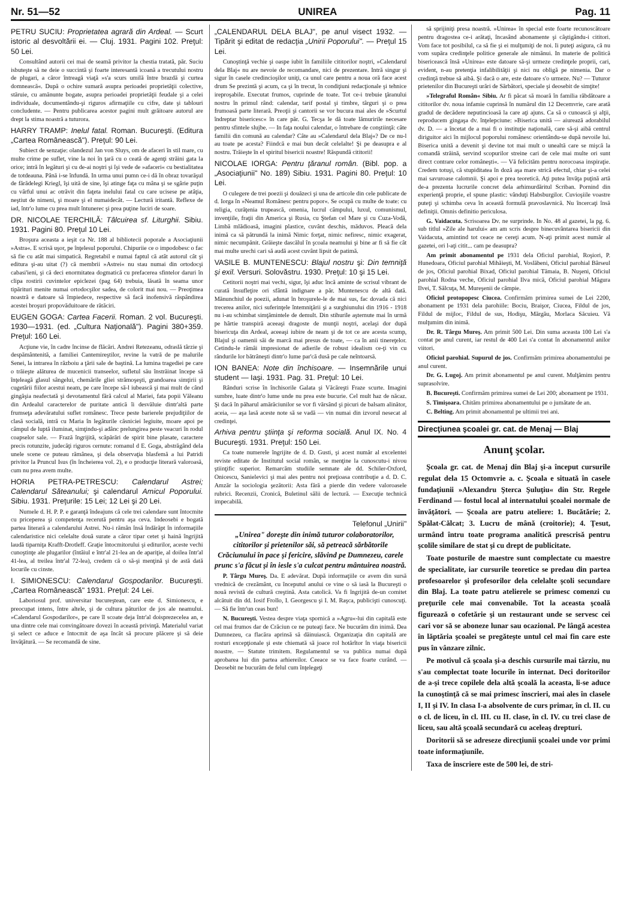Nr. 51—52 UNIREA Pag. 11
PETRU SUCIU: Proprietatea agrară din Ardeal. — Scurt istoric al desvoltării ei. — Cluj. 1931. Pagini 102. Preţul: 50 Lei.
Consultând autorii cei mai de seamă privitor la chestia tratată, păr. Suciu isbuteşte să ne deie o succintă şi foarte interesantă icoană a trecutului nostru de plugari, a căror întreagă viaţă »s'a scurs umilă între brazdă şi curtea domnească«. După o ochire sumară asupra perioadei proprietăţii colective, stăruie, cu amănunte bogate, asupra perioadei proprietăţii feudale şi a celei individuale, documentându-şi riguros afirmaţiile cu cifre, date şi tablouri concludente. — Pentru publicarea acestor pagini mult grăitoare autorul are drept la stima noastră a tuturora.
HARRY TRAMP: Inelul fatal. Roman. Bucureşti. (Editura „Cartea Românească"). Preţul: 90 Lei.
Subiect de senzaţie: olandezul Jan von Sluys, om de afaceri în stil mare, cu multe crime pe suflet, vine la noi în ţară cu o ceată de agenţi străini gata la orice; intră în legături şi cu de-ai noştri şi îşi vede de »afaceri« cu bestialitatea de totdeauna. Până i-se înfundă. In urma unui pumn ce-i dă în obraz tovarăşul de fărădelegi Kriegl, îşi uită de sine, îşi atinge faţa cu mâna şi se sgârie puţin cu vârful unui ac otrăvit din faţeta inelului fatal cu care ucisese pe atâţia, neştiut de nimeni, şi moare şi el numaidecât. — Lectură iritantă. Reflexe de iad, într'o lume cu prea mult întunerec şi prea puţine luciri de soare.
DR. NICOLAE TERCHILĂ: Tâlcuirea sf. Liturghii. Sibiu. 1931. Pagini 80. Preţul 10 Lei.
Broşura aceasta a ieşit ca Nr. 188 al bibliotecii poporale a Asociaţiunii »Astra«. E scrisă uşor, pe înţelesul poporului. Chipuriie ce o impodobesc o fac să fie cu atât mai simpatică. Regretabil e numai faptul că atât autorul cât şi editura şi-au uitat (?) că membrii »Astrei« nu stau numai din ortodocşi cabasi'ieni, şi că deci enormitatea dogmatică cu prefacerea sfintelor daruri în clipa rostirii cuvintelor epiclezei (pag 64) trebuia, lăsată în seama unor tipărituri menite numai ortodocşilor sadea, de colorit mai nou. — Preoţimea noastră e datoare să împiedece, respective să facă inofensivă răspândirea acestei broşuri propovăduitoare de rătăciri.
EUGEN GOGA: Cartea Facerii. Roman. 2 vol. Bucureşti. 1930—1931. (ed. „Cultura Naţională"). Pagini 380+359. Preţul: 160 Lei.
Acţiune vie, în cadre încinse de flăcări. Andrei Retezeanu, odraslă târzie şi despământenită, a familiei Cantemireştilor, revine la vatră de pe malurile Senei, la intrarea în războiu a ţării sale de baştină. La lumina tragediei pe care o trăieşte alăturea de mucenicii transeelor, sufletul său înstrăinat începe să înţeleagă glasul sângelui, chemările gliei strămoşeşti, grandoarea simţirii şi cugetării fiilor acestui neam, pe care începe să-l iubească şi mai mult de când gingăşia neafectată şi devotamentul fără calcul al Mariei, fata popii Văleanu din Ardealul caracterelor de puritate antică îi desvăluie dintr'altă parte frumseţa adevăratului suflet românesc. Trece peste barierele prejudiţiilor de clasă socială, intră cu Maria în legăturile căsniciei legiuite, moare apoi pe câmpul de luptă iluminat, simţindu-şi adânc prelungirea peste veacuri în rodul coapselor sale. — Frază îngrijită, scăpărări de spirit bine plasate, caractere precis rotunzite, judecăţi riguros cernute: romanul d E. Goga, abstrăgând dela unele scene ce puteau rămânea, şi dela observaţia blasfemă a lui Patridi privitor la Pruncul Isus (în încheierea vol. 2), e o producţie literară valoroasă, cum nu prea avem multe.
HORIA PETRA-PETRESCU: Calendarul Astrei; Calendarul Săteanului; şi calendarul Amicul Poporului. Sibiu. 1931. Preţurile: 15 Lei; 12 Lei şi 20 Lei.
Numele d. H. P. P. e garanţă îndeajuns că cele trei calendare sunt întocmite cu priceperea şi competenţa recerută pentru aşa ceva. Indeosebi e bogată partea literară a calendarului Astrei. Nu-i rămân însă îndărăpt în informaţiile calendaristice nici celelalte două surate a căror tipar cetet şi haină îngrijită laudă tiparniţa Krafft-Drotleff. Graţie întocmitorului şi editurilor, aceste vechi cunoştinţe ale plugarilor (întâiul e într'al 21-lea an de apariţie, al doilea într'al 41-lea, al treilea într'al 72-lea), credem că o să-şi menţină şi de astă dată locurile cu cinste.
I. SIMIONESCU: Calendarul Gospodarilor. Bucureşti. „Cartea Românească" 1931. Preţul: 24 Lei.
Laboriosul prof. universitar bucureştean, care este d. Simionescu, e preocupat intens, între altele, şi de cultura păturilor de jos ale neamului. »Calendarul Gospodarilor«, pe care îl scoate deja într'al doisprezecelea an, e una dintre cele mai convingătoare dovezi în această privinţă. Materialul variat şi select ce aduce e întocmit de aşa încât să procure plăcere şi să deie învăţătură. — Se recomandă de sine.
„CALENDARUL DELA BLAJ", pe anul visect 1932. — Tipărit şi editat de redacţia „Unirii Poporului". — Preţul 15 Lei.
Cunoştinţă vechie şi oaspe iubit în familiile cititorilor noştri, »Calendarul dela Blaj« nu are nevoie de recomandare, nici de prezentare. Intră singur şi sigur în casele credincioşilor uniţi, ca unul care pentru a noua oră face acest drum Se prezintă şi acum, ca şi în trecut, în condiţiuni redacţionale şi tehnice ireproşabile. Executat frumos, cuprinde de toate. Tot ce-i trebuie ţăranului nostru în primul rând: calendar, tarif postal şi timbre, târguri şi o prea frumoasă parte literară. Preoţii şi cantorii se vor bucura mai ales de »Scurtul îndreptar bisericesc« în care păr. G. Tecşa le dă toate lămuririle necesare pentru sfintele slujbe. — In faţa noului calendar, o întrebare de conştiinţă: câte familii din comună au calendar? Câte au »Calendarul dela Blaj«? De ce nu-l au toate pe acesta? Fiindcă e mai bun decât celelalte! Şi pe deasupra e al nostru. Trăieşte în el spiritul bisericii noastre! Răspundă cititorii!
NICOLAE IORGA: Pentru ţăranul român. (Bibl. pop. a „Asociaţiunii" No. 189) Sibiu. 1931. Pagini 80. Preţul: 10 Lei.
O culegere de trei poezii şi douăzeci şi una de articole din cele publicate de d. Iorga în »Neamul Românesc pentru popor«. Se ocupă cu multe de toate: cu religia, curăţenia trupească, omenia, lucrul câmpului, luxul, comunismul, invenţiile, fraţii din America şi Rusia, cu Ştefan cel Mare şi cu Cuza-Vodă, Limbă mlădioasă, imagini plastice, cuvânt deschis, măduvos. Pleacă dela inimă ca să pătrundă la inimă Nimic forţat, nimic nefiresc, nimic exagerat, nimic necumpănit. Grăieşte dascălul în şcoala neamului şi bine ar fi să fie cât mai multe urechi cari să audă acest cuvânt lipsit de patimă.
VASILE B. MUNTENESCU: Blajul nostru şi: Din temniţă şi exil. Versuri. Solovăstru. 1930. Preţul: 10 şi 15 Lei.
Cetitorii noştri mai vechi, sigur, îşi aduc încă aminte de scrisul vibrant de curată însufleţire ori sfântă indignare a păr. Muntenescu de altă dată. Mănunchiul de poezii, adunat în broşurele-le de mai sus, fac dovada că nici trecerea anilor, nici suferinţele întemniţării şi a surghiunului din 1916 - 1918 nu i-au schimbat simţămintele de demult. Din stihurile aşternute mai în urmă pe hârtie transpiră aceeaşi dragoste de munţii noştri, acelaşi dor după bisericuţa din Ardeal, aceeaşi iubire de neam şi de tot ce are acesta scump, Blajul şi oamenii săi de marcă mai presus de toate, — ca în anii tinereţelor. Cetindu-le rămâi impresionat de adierile de robust idealism ce-ţi vin cu rândurile lor bătrâneşti dintr'o lume par'că dusă pe cale neîntoarsă.
ION BANEA: Note din închisoare. — Insemnările unui student — Iaşi. 1931. Pag. 31. Preţul: 10 Lei.
Rânduri scrise în închisorile Galata şi Văcăreşti Fraze scurte. Imagini sumbre, luate dintr'o lume unde nu prea este bucurie. Cel mult haz de năcaz. Şi dacă în păharul amărăciunilor se vor fi vărsând şi picuri de balsam alinător, aceia, — aşa lasă aceste note să se vadă — vin numai din izvorul nesecat al credinţei.
Arhiva pentru ştiinţa şi reforma socială. Anul IX. No. 4 Bucureşti. 1931. Preţul: 150 Lei.
Ca toate numerele îngrijite de d. D. Gusti, şi acest număr al excelentei reviste editate de Institutul social român, se menţine la cunoscutu-i nivou ştiinţific superior. Remarcăm studiile semnate ale dd. Schiler-Oxford, Onicescu, Sanielevici şi mai ales pentru noi preţioasa contribuţie a d. D. C. Amzăr la sociologia şezătorii: Asta fără a pierde din vedere valoroasele rubrici. Recenzii, Cronică, Buletinul sălii de lectură. — Execuţie technică impecabilă.
Telefonul „Unirii"
„Unirea" doreşte din inimă tuturor colaboratorilor, cititorilor şi prietenilor săi, să petreacă sărbătorile Crăciunului în pace şi fericire, slăvind pe Dumnezeu, carele prunc s'a făcut şi în iesle s'a culcat pentru mântuirea noastră.
P. Târgu Mureş. Da. E adevărat. După informaţiile ce avem din sursă vrednică de crezământ, cu începutul anului ce vine o să iasă la Bucureşti o nouă revistă de cultură creştină. Asta catolică. Va fi îngrijită de-un comitet alcătuit din dd. Iosif Frollo, I. Georgescu şi I. M. Raşca, publicişti cunoscuţi. — Să fie într'un ceas bun!
N. Bucureşti. Vestea despre viaţa spornică a »Agru«-lui din capitală este cel mai frumos dar de Crăciun ce ne puteaţi face. Ne bucurăm din inimă. Dea Dumnezeu, ca flacăra aprinsă să dăinuiască. Organizaţia din capitală are rosturi excepţionale şi este chiemată să joace rol hotărîtor în viaţa bisericii noastre. — Statute trimitem. Regulamentul se va publica numai după aprobarea lui din partea arhiereilor. Ceeace se va face foarte curând. — Deosebit ne bucurăm de felul cum înţelegeţi
să sprijiniţi presa noastră. »Unirea« în special este foarte recunoscătoare pentru dragostea ce-i arătaţi, încasând abonamente şi câştigându-i cititori. Vom face tot posibilul, ca să fie şi ei mulţumiţi de noi. Ii puteţi asigura, că nu vom supăra credinţele politice generale ale nimănui. In materie de politică bisericească însă »Unirea« este datoare să-şi urmeze credinţele proprii, cari, evident, n-au pretenţia infalibilităţii şi nici nu obligă pe nimenia. Dar o credinţă trebue să aibă. Şi dacă o are, este datoare s'o urmeze. Nu? — Tuturor prietenilor din Bucureşti urări de Sărbători, speciale şi deosebit de simţite!
»Telegraful Român« Sibiu. Ar fi păcat să moară în familia răbdătoare a cititorilor dv. noua infamie cuprinsă în numărul din 12 Decemvrie, care arată gradul de decădere neputincioasă la care aţi ajuns. Ca să o cunoască şi alţii, reproducem gingaşa dv. înţelepciune: »Biserica unită — aiurează adorabilul dv. D. — a încetat de a mai fi o instituţie naţională, care să-şi aibă centrul diriguitor aici în mijlocul poporului românesc orientându-se după nevoile lui. Biserica unită a devenit şi devine tot mai mult o unealtă care se mişcă la comandă străină, servind scopurilor streine cari de cele mai multe ori sunt direct contrare celor româneşti«. — Vă felicităm pentru norocoasa inspiraţie. Credem totuşi, că stupiditatea în doză aşa mare strică efectul, chiar şi-a celei mai savuroase calomnii. Şi apoi e prea teoretică. Aţi putea învăţa puţină artă de-a prezenta lucrurile concret dela arhimurdăritul Scriban. Pornind din experienţă proprie, el spune plastic: vânduţi Habsburgilor. Cuvioşiile voastre puteţi şi schimba ceva în această formulă pravoslavnică. Nu încercaţi însă definiţii. Omnis definitio periculosa.
G. Vaidacuta. Scrisoarea Dv. ne surprinde. In No. 48 al gazetei, la pg. 6. sub titlul »Zile ale harului« am am scris despre binecuvântarea bisericii din Vaidacuta, amintind tot ceace ne cereţi acum. N-aţi primit acest număr al gazetei, ori l-aţi citit... cam pe deasupra?
Am primit abonamentul pe 1931 dela Oficiul parohial, Roşiori, P. Hunedoara, Oficiul parohial Mihăieşti, M. Voslăbeni, Oficiul parohial Bârseul de jos, Oficiul parohial Bixad, Oficiul parohial Tămaia, B. Nuşeni, Oficiul parohial Rodna veche, Oficiul parohial Ilva mică, Oficiul parohial Măgura Ilvei, T. Sălcuţa, M. Mureşenii de câmpie.
Oficiul protopopesc Ciucea. Confirmăm primirea sumei de Lei 2200, abonament pe 1931 dela parohiile: Bociu, Braişor, Ciucea, Fildul de jos, Fildul de mijloc, Fildul de sus, Hodişu, Mărgău, Morlaca Săcuieu. Vă mulţumim din inimă.
Dr. R. Târgu Mureş. Am primit 500 Lei. Din suma aceasta 100 Lei s'a contat pe anul curent, iar restul de 400 Lei s'a contat în abonamentul anilor viitori.
Oficiul parohial. Supurul de jos. Confirmăm primirea abonamentului pe anul curent.
Dr. G. Lugoj. Am primit abonamentul pe anul curent. Mulţămim pentru suprasolvire.
B. Bucureşti. Confirmăm primirea sumei de Lei 200; abonament pe 1931.
S. Timişoara. Chităm primirea abonamentului pe o jumătate de an.
C. Belting. Am primit abonamentul pe ultimii trei ani.
Direcţiunea şcoalei gr. cat. de Menaj — Blaj
Anunţ şcolar.
Şcoala gr. cat. de Menaj din Blaj şi-a început cursurile regulat dela 15 Octomvrie a. c. Şcoala e situată în casele fundaţiunii »Alexandru Şterca Şuluţiu« din Str. Regele Ferdinand — fostul local al internatului şcoalei normale de învăţători. — Şcoala are patru ateliere: 1. Bucătărie; 2. Spălat-Călcat; 3. Lucru de mână (croitorie); 4. Ţesut, urmând întru toate programa analitică prescrisă pentru şcolile similare de stat şi cu drept de publicitate.
Toate posturile de maestre sunt complectate cu maestre de specialitate, iar cursurile teoretice se predau din partea profesoarelor şi profesorilor dela celelalte şcoli secundare din Blaj. La toate patru atelierele se primesc comenzi cu preţurile cele mai convenabile. Tot la aceasta şcoală figurează o cofetărie şi un restaurant unde se servesc cei cari vor să se aboneze lunar sau ocazional. Pe lângă acestea în lăptăria şcoalei se pregăteşte untul cel mai fin care este pus în vânzare zilnic.
Pe motivul că şcoala şi-a deschis cursurile mai târziu, nu s'au complectat toate locurile în internat. Deci doritorilor de a-şi trece copilele dela altă şcoală la aceasta, li-se aduce la cunoştinţă că se mai primesc înscrieri, mai ales în clasele I, II şi IV. In clasa I-a absolvente de curs primar, în cl. II. cu o cl. de liceu, în cl. III. cu II. clase, în cl. IV. cu trei clase de liceu, sau altă şcoală secundară cu aceleaş drepturi.
Doritorii să se adreseze direcţiunii şcoalei unde vor primi toate informaţiunile.
Taxa de înscriere este de 500 lei, de stri-